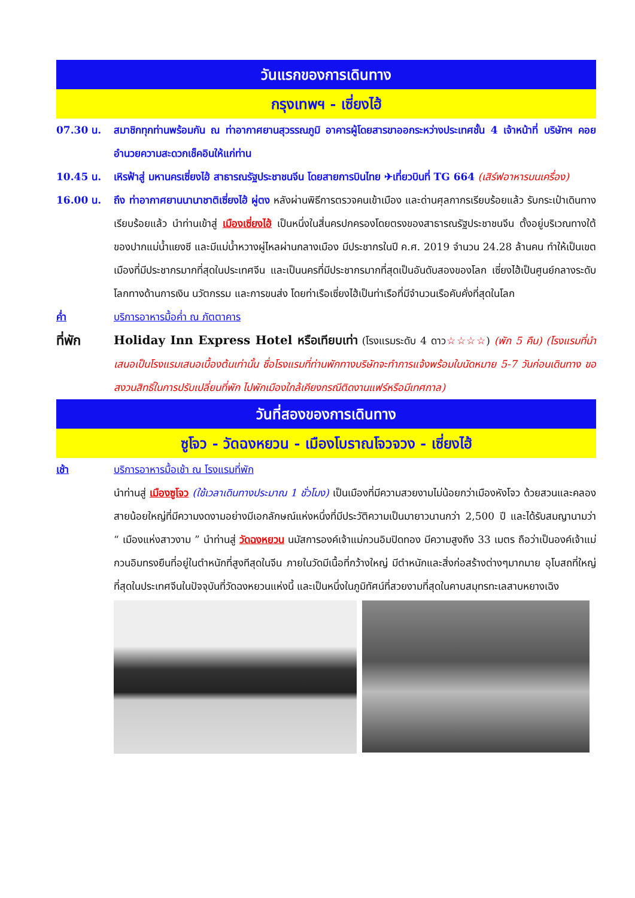วันแรกของการเดินทาง
กรุงเทพฯ - เซี่ยงไฮ้
07.30 น. สมาชิกทุกท่านพร้อมกัน ณ ท่าอากาศยานสุวรรณภูมิ อาคารผู้โดยสารขาออกระหว่างประเทศชั้น 4 เจ้าหน้าที่ บริษัทฯ คอยอำนวยความสะดวกเช็คอินให้แก่ท่าน
10.45 น. เหิรฟ้าสู่ มหานครเซี่ยงไฮ้ สาธารณรัฐประชาชนจีน โดยสายการบินไทย ✈เที่ยวบินที่ TG 664 (เสิร์ฟอาหารบนเครื่อง)
16.00 น. ถึง ท่าอากาศยานนานาชาติเซี่ยงไฮ้ ผู่ตง หลังผ่านพิธีการตรวจคนเข้าเมือง และด่านศุลกากรเรียบร้อยแล้ว รับกระเป๋าเดินทางเรียบร้อยแล้ว นำท่านเข้าสู่ เมืองเซี่ยงไฮ้ เป็นหนึ่งในสี่นครปกครองโดยตรงของสาธารณรัฐประชาชนจีน ตั้งอยู่บริเวณทางใต้ของปากแม่น้ำแยงซี และมีแม่น้ำหวางผู่ไหลผ่านกลางเมือง มีประชากรในปี ค.ศ. 2019 จำนวน 24.28 ล้านคน ทำให้เป็นเขตเมืองที่มีประชากรมากที่สุดในประเทศจีน และเป็นนครที่มีประชากรมากที่สุดเป็นอันดับสองของโลก เซี่ยงไฮ้เป็นศูนย์กลางระดับโลกทางด้านการเงิน นวัตกรรม และการขนส่ง โดยท่าเรือเซี่ยงไฮ้เป็นท่าเรือที่มีจำนวนเรือคับคั่งที่สุดในโลก
ค่ำ บริการอาหารมื้อค่ำ ณ ภัตตาคาร
ที่พัก Holiday Inn Express Hotel หรือเทียบเท่า (โรงแรมระดับ 4 ดาว☆☆☆☆) (พัก 5 คืน) (โรงแรมที่นำเสนอเป็นโรงแรมเสนอเบื้องต้นเท่านั้น ชื่อโรงแรมที่ท่านพักทางบริษัทจะทำการแจ้งพร้อมใบนัดหมาย 5-7 วันก่อนเดินทาง ขอสงวนสิทธิ์ในการปรับเปลี่ยนที่พัก ไปพักเมืองใกล้เคียงกรณีติดงานแฟร์หรือมีเทศกาล)
วันที่สองของการเดินทาง
ซูโจว - วัดฉงหยวน - เมืองโบราณโจวจวง - เซี่ยงไฮ้
เช้า บริการอาหารมื้อเช้า ณ โรงแรมที่พัก
นำท่านสู่ เมืองซูโจว (ใช้เวลาเดินทางประมาณ 1 ชั่วโมง) เป็นเมืองที่มีความสวยงามไม่น้อยกว่าเมืองหังโจว ด้วยสวนและคลองสายน้อยใหญ่ที่มีความงดงามอย่างมีเอกลักษณ์แห่งหนึ่งที่มีประวัติความเป็นมายาวนานกว่า 2,500 ปี และได้รับสมญานามว่า “ เมืองแห่งสาวงาม ” นำท่านสู่ วัดฉงหยวน นมัสการองค์เจ้าแม่กวนอิมปิดทอง มีความสูงถึง 33 เมตร ถือว่าเป็นองค์เจ้าแม่กวนอิมทรงยืนที่อยู่ในตำหนักที่สูงทีสุดในจีน ภายในวัดมีเนื้อที่กว้างใหญ่ มีตำหนักและสิ่งก่อสร้างต่างๆมากมาย อุโบสถที่ใหญ่ที่สุดในประเทศจีนในปัจจุบันที่วัดฉงหยวนแห่งนี้ และเป็นหนึ่งในภูมิทัศน์ที่สวยงามที่สุดในคาบสมุทรทะเลสาบหยางเฉิง